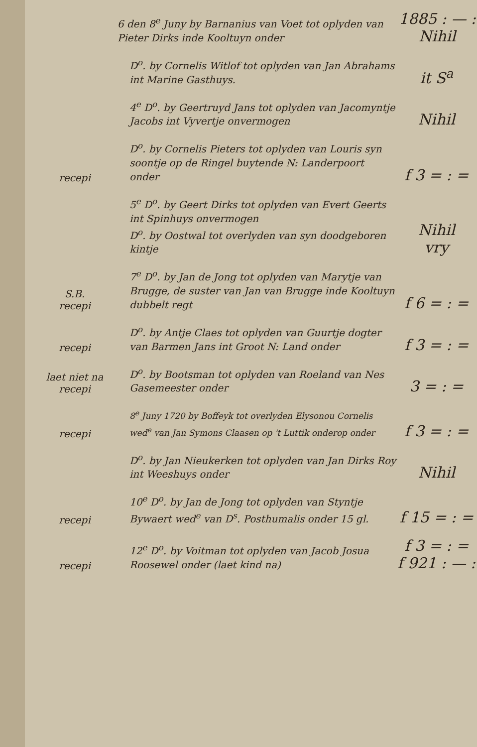6 den 8<sup>e</sup> Juny by Barnanius van Voet tot oplyden van Pieter Dirks inde Kooltuyn onder
1885 : — :
Nihil
D<sup>o</sup>. by Cornelis Witlof tot oplyden van Jan Abrahams int Marine Gasthuys.
it S<sup>a</sup>
4<sup>e</sup> D<sup>o</sup>. by Geertruyd Jans tot oplyden van Jacomyntje Jacobs int Vyvertje onvermogen
Nihil
recepi
D<sup>o</sup>. by Cornelis Pieters tot oplyden van Louris syn soontje op de Ringel buytende N: Landerpoort onder
f 3 = : =
5<sup>e</sup> D<sup>o</sup>. by Geert Dirks tot oplyden van Evert Geerts int Spinhuys onvermogen
D<sup>o</sup>. by Oostwal tot overlyden van syn doodgeboren kintje
Nihil
vry
S.B.
recepi
7<sup>e</sup> D<sup>o</sup>. by Jan de Jong tot oplyden van Marytje van Brugge, de suster van Jan van Brugge inde Kooltuyn dubbelt regt
f 6 = : =
recepi
D<sup>o</sup>. by Antje Claes tot oplyden van Guurtje dogter van Barmen Jans int Groot N: Land onder
f 3 = : =
laet niet na
recepi
D<sup>o</sup>. by Bootsman tot oplyden van Roeland van Nes Gasemeester onder
3 = : =
recepi
8<sup>e</sup> Juny 1720 by Boffeyk tot overlyden Elysonou Cornelis wed<sup>e</sup> van Jan Symons Claasen op 't Luttik onderop onder
f 3 = : =
D<sup>o</sup>. by Jan Nieukerken tot oplyden van Jan Dirks Roy int Weeshuys onder
Nihil
recepi
10<sup>e</sup> D<sup>o</sup>. by Jan de Jong tot oplyden van Styntje Bywaert wed<sup>e</sup> van D<sup>s</sup>. Posthumalis onder 15 gl.
f 15 = : =
recepi
12<sup>e</sup> D<sup>o</sup>. by Voitman tot oplyden van Jacob Josua Roosewel onder (laet kind na)
f 3 = : =
f 921 : — :